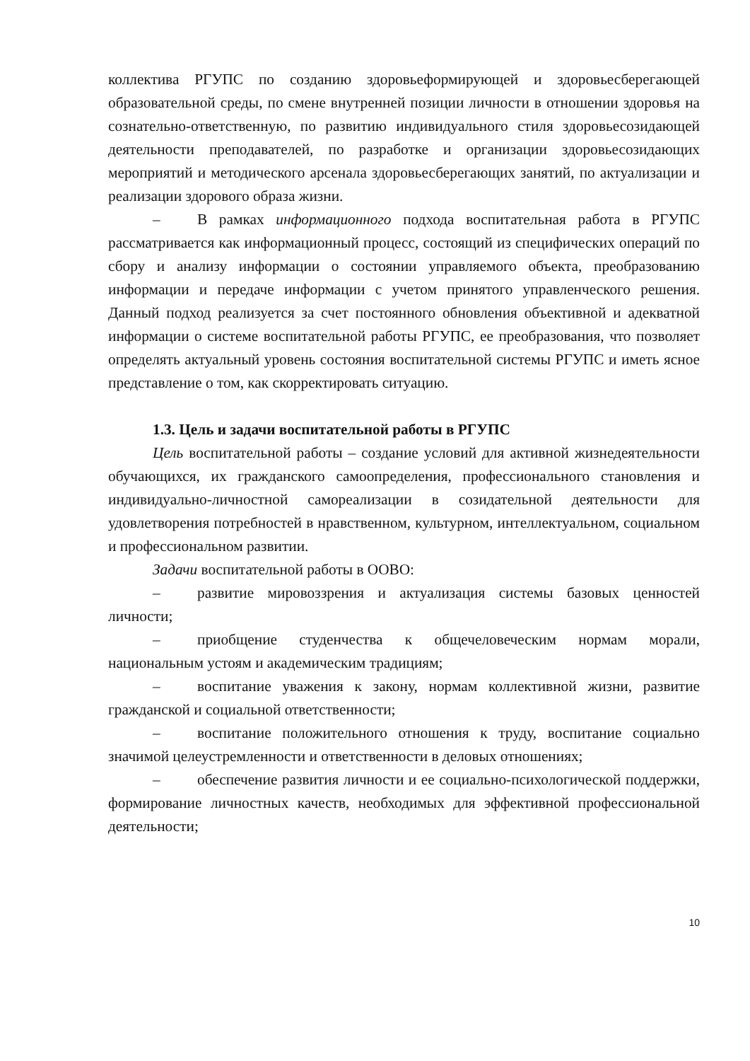коллектива РГУПС по созданию здоровьеформирующей и здоровьесберегающей образовательной среды, по смене внутренней позиции личности в отношении здоровья на сознательно-ответственную, по развитию индивидуального стиля здоровьесозидающей деятельности преподавателей, по разработке и организации здоровьесозидающих мероприятий и методического арсенала здоровьесберегающих занятий, по актуализации и реализации здорового образа жизни.
– В рамках информационного подхода воспитательная работа в РГУПС рассматривается как информационный процесс, состоящий из специфических операций по сбору и анализу информации о состоянии управляемого объекта, преобразованию информации и передаче информации с учетом принятого управленческого решения. Данный подход реализуется за счет постоянного обновления объективной и адекватной информации о системе воспитательной работы РГУПС, ее преобразования, что позволяет определять актуальный уровень состояния воспитательной системы РГУПС и иметь ясное представление о том, как скорректировать ситуацию.
1.3. Цель и задачи воспитательной работы в РГУПС
Цель воспитательной работы – создание условий для активной жизнедеятельности обучающихся, их гражданского самоопределения, профессионального становления и индивидуально-личностной самореализации в созидательной деятельности для удовлетворения потребностей в нравственном, культурном, интеллектуальном, социальном и профессиональном развитии.
Задачи воспитательной работы в ООВО:
– развитие мировоззрения и актуализация системы базовых ценностей личности;
– приобщение студенчества к общечеловеческим нормам морали, национальным устоям и академическим традициям;
– воспитание уважения к закону, нормам коллективной жизни, развитие гражданской и социальной ответственности;
– воспитание положительного отношения к труду, воспитание социально значимой целеустремленности и ответственности в деловых отношениях;
– обеспечение развития личности и ее социально-психологической поддержки, формирование личностных качеств, необходимых для эффективной профессиональной деятельности;
10